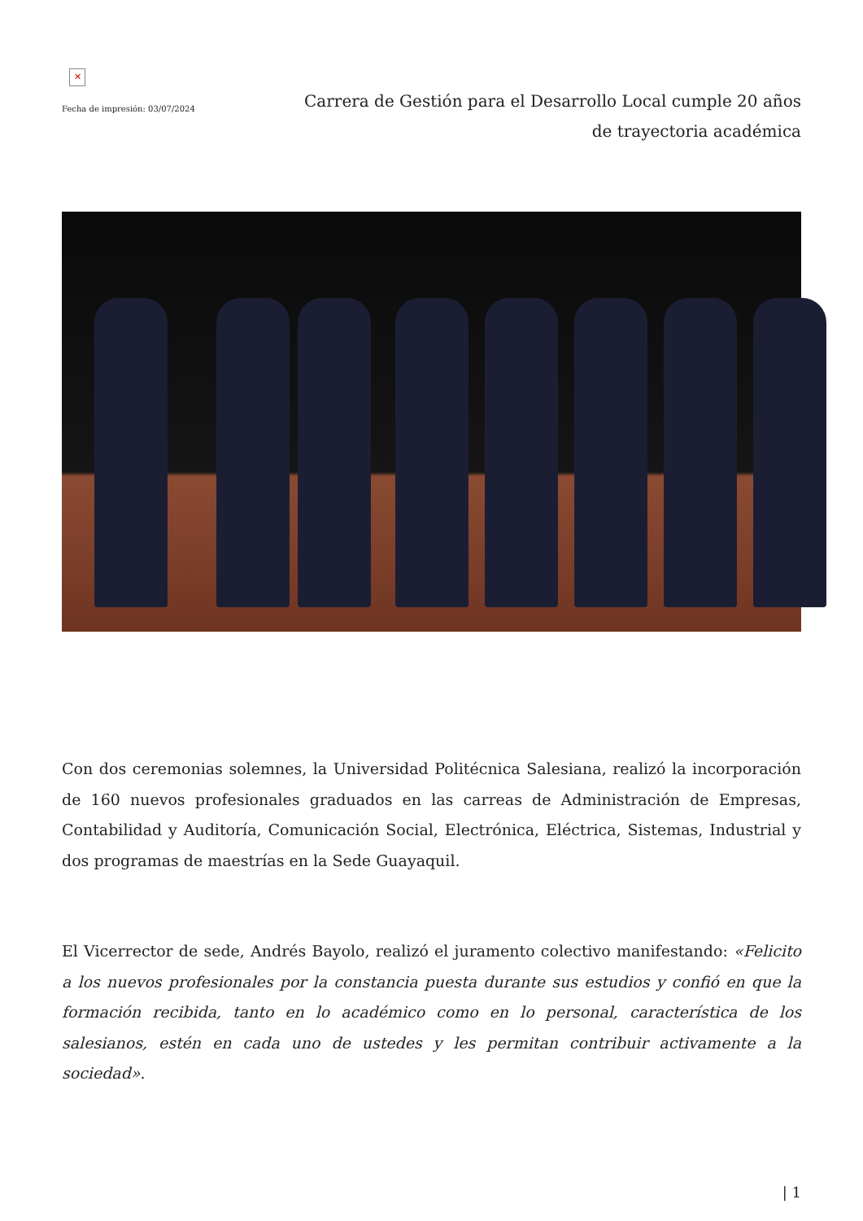✕
Fecha de impresión: 03/07/2024
Carrera de Gestión para el Desarrollo Local cumple 20 años de trayectoria académica
Con dos ceremonias solemnes, la Universidad Politécnica Salesiana, realizó la incorporación de 160 nuevos profesionales graduados en las carreas de Administración de Empresas, Contabilidad y Auditoría, Comunicación Social, Electrónica, Eléctrica, Sistemas, Industrial y dos programas de maestrías en la Sede Guayaquil.
El Vicerrector de sede, Andrés Bayolo, realizó el juramento colectivo manifestando: «Felicito a los nuevos profesionales por la constancia puesta durante sus estudios y confió en que la formación recibida, tanto en lo académico como en lo personal, característica de los salesianos, estén en cada uno de ustedes y les permitan contribuir activamente a la sociedad».
| 1